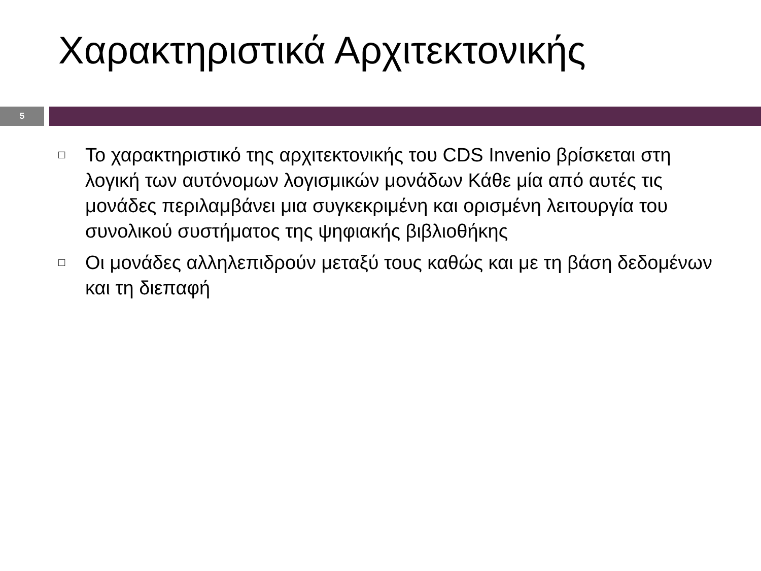Χαρακτηριστικά Αρχιτεκτονικής
5
□ Το χαρακτηριστικό της αρχιτεκτονικής του CDS Invenio βρίσκεται στη λογική των αυτόνομων λογισμικών μονάδων Κάθε μία από αυτές τις μονάδες περιλαμβάνει μια συγκεκριμένη και ορισμένη λειτουργία του συνολικού συστήματος της ψηφιακής βιβλιοθήκης
□ Οι μονάδες αλληλεπιδρούν μεταξύ τους καθώς και με τη βάση δεδομένων και τη διεπαφή